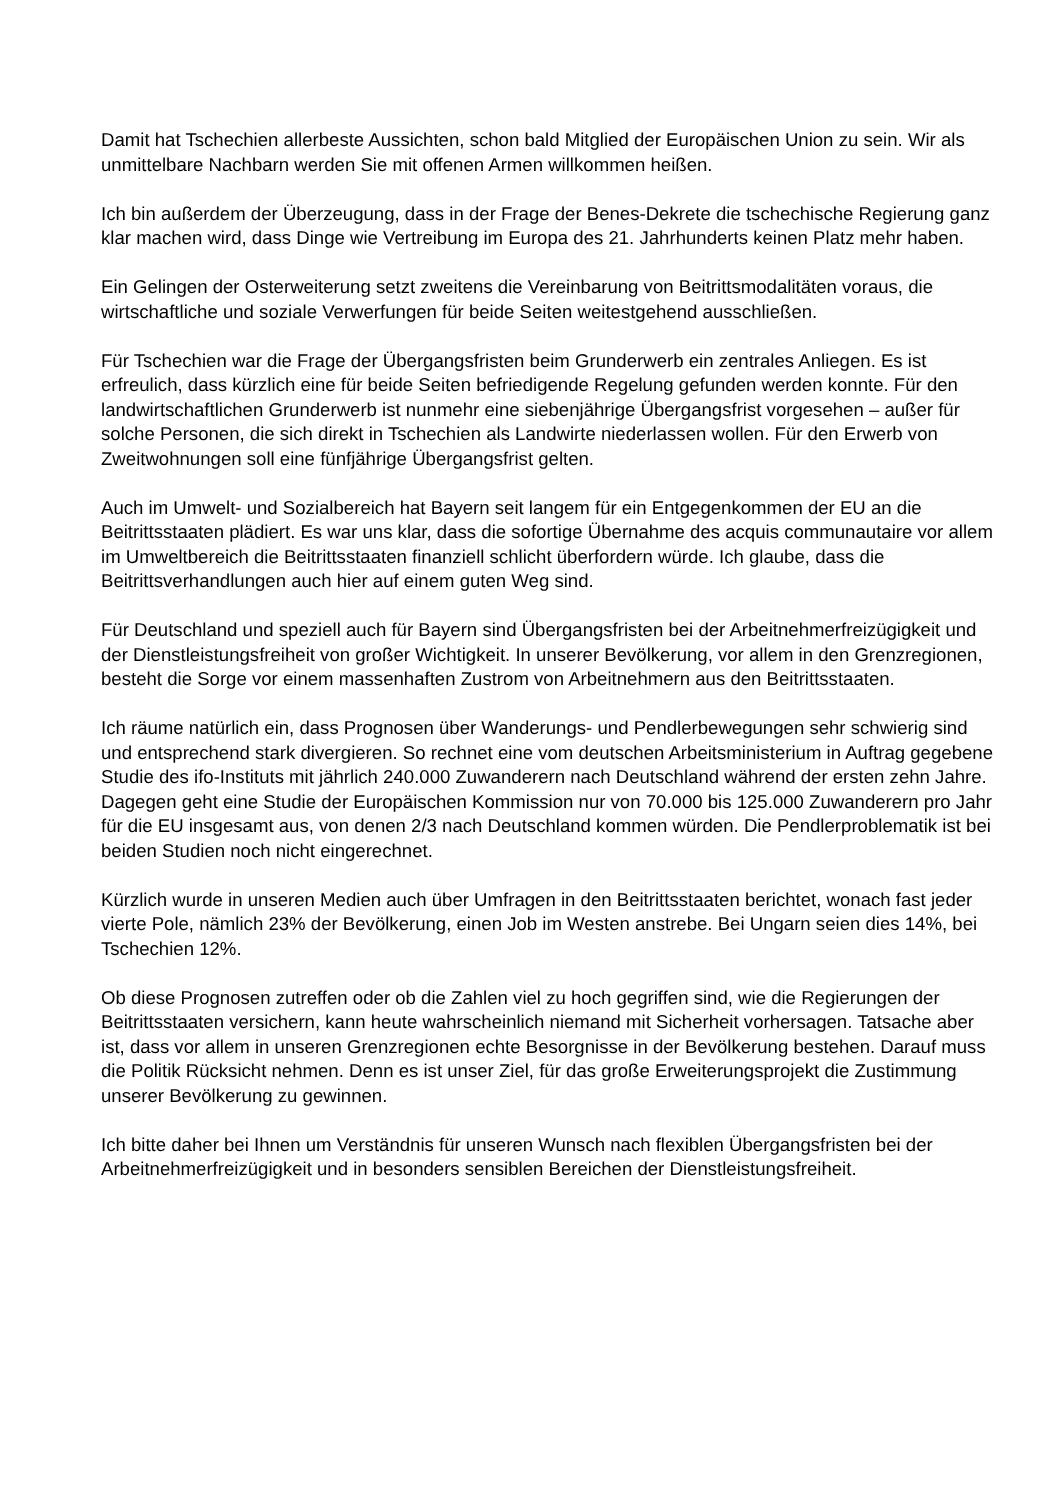Damit hat Tschechien allerbeste Aussichten, schon bald Mitglied der Europäischen Union zu sein. Wir als unmittelbare Nachbarn werden Sie mit offenen Armen willkommen heißen.
Ich bin außerdem der Überzeugung, dass in der Frage der Benes-Dekrete die tschechische Regierung ganz klar machen wird, dass Dinge wie Vertreibung im Europa des 21. Jahrhunderts keinen Platz mehr haben.
Ein Gelingen der Osterweiterung setzt zweitens die Vereinbarung von Beitrittsmodalitäten voraus, die wirtschaftliche und soziale Verwerfungen für beide Seiten weitestgehend ausschließen.
Für Tschechien war die Frage der Übergangsfristen beim Grunderwerb ein zentrales Anliegen. Es ist erfreulich, dass kürzlich eine für beide Seiten befriedigende Regelung gefunden werden konnte. Für den landwirtschaftlichen Grunderwerb ist nunmehr eine siebenjährige Übergangsfrist vorgesehen – außer für solche Personen, die sich direkt in Tschechien als Landwirte niederlassen wollen. Für den Erwerb von Zweitwohnungen soll eine fünfjährige Übergangsfrist gelten.
Auch im Umwelt- und Sozialbereich hat Bayern seit langem für ein Entgegenkommen der EU an die Beitrittsstaaten plädiert. Es war uns klar, dass die sofortige Übernahme des acquis communautaire vor allem im Umweltbereich die Beitrittsstaaten finanziell schlicht überfordern würde. Ich glaube, dass die Beitrittsverhandlungen auch hier auf einem guten Weg sind.
Für Deutschland und speziell auch für Bayern sind Übergangsfristen bei der Arbeitnehmerfreizügigkeit und der Dienstleistungsfreiheit von großer Wichtigkeit. In unserer Bevölkerung, vor allem in den Grenzregionen, besteht die Sorge vor einem massenhaften Zustrom von Arbeitnehmern aus den Beitrittsstaaten.
Ich räume natürlich ein, dass Prognosen über Wanderungs- und Pendlerbewegungen sehr schwierig sind und entsprechend stark divergieren. So rechnet eine vom deutschen Arbeitsministerium in Auftrag gegebene Studie des ifo-Instituts mit jährlich 240.000 Zuwanderern nach Deutschland während der ersten zehn Jahre. Dagegen geht eine Studie der Europäischen Kommission nur von 70.000 bis 125.000 Zuwanderern pro Jahr für die EU insgesamt aus, von denen 2/3 nach Deutschland kommen würden. Die Pendlerproblematik ist bei beiden Studien noch nicht eingerechnet.
Kürzlich wurde in unseren Medien auch über Umfragen in den Beitrittsstaaten berichtet, wonach fast jeder vierte Pole, nämlich 23% der Bevölkerung, einen Job im Westen anstrebe. Bei Ungarn seien dies 14%, bei Tschechien 12%.
Ob diese Prognosen zutreffen oder ob die Zahlen viel zu hoch gegriffen sind, wie die Regierungen der Beitrittsstaaten versichern, kann heute wahrscheinlich niemand mit Sicherheit vorhersagen. Tatsache aber ist, dass vor allem in unseren Grenzregionen echte Besorgnisse in der Bevölkerung bestehen. Darauf muss die Politik Rücksicht nehmen. Denn es ist unser Ziel, für das große Erweiterungsprojekt die Zustimmung unserer Bevölkerung zu gewinnen.
Ich bitte daher bei Ihnen um Verständnis für unseren Wunsch nach flexiblen Übergangsfristen bei der Arbeitnehmerfreizügigkeit und in besonders sensiblen Bereichen der Dienstleistungsfreiheit.